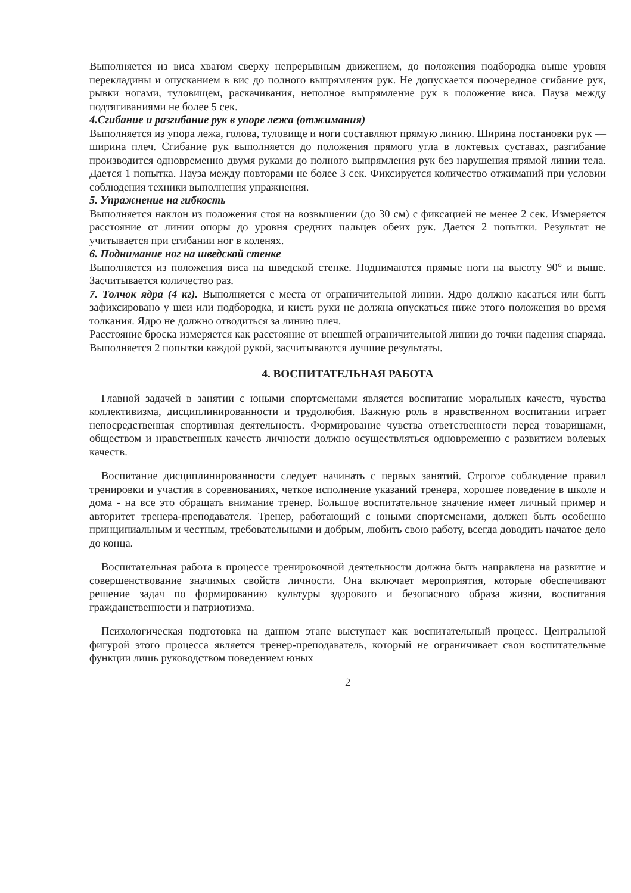Выполняется из виса хватом сверху непрерывным движением, до положения подбородка выше уровня перекладины и опусканием в вис до полного выпрямления рук. Не допускается поочередное сгибание рук, рывки ногами, туловищем, раскачивания, неполное выпрямление рук в положение виса. Пауза между подтягиваниями не более 5 сек.
4.Сгибание и разгибание рук в упоре лежа (отжимания)
Выполняется из упора лежа, голова, туловище и ноги составляют прямую линию. Ширина постановки рук — ширина плеч. Сгибание рук выполняется до положения прямого угла в локтевых суставах, разгибание производится одновременно двумя руками до полного выпрямления рук без нарушения прямой линии тела. Дается 1 попытка. Пауза между повторами не более 3 сек. Фиксируется количество отжиманий при условии соблюдения техники выполнения упражнения.
5. Упражнение на гибкость
Выполняется наклон из положения стоя на возвышении (до 30 см) с фиксацией не менее 2 сек. Измеряется расстояние от линии опоры до уровня средних пальцев обеих рук. Дается 2 попытки. Результат не учитывается при сгибании ног в коленях.
6. Поднимание ног на шведской стенке
Выполняется из положения виса на шведской стенке. Поднимаются прямые ноги на высоту 90° и выше. Засчитывается количество раз.
7. Толчок ядра (4 кг). Выполняется с места от ограничительной линии. Ядро должно касаться или быть зафиксировано у шеи или подбородка, и кисть руки не должна опускаться ниже этого положения во время толкания. Ядро не должно отводиться за линию плеч.
Расстояние броска измеряется как расстояние от внешней ограничительной линии до точки падения снаряда. Выполняется 2 попытки каждой рукой, засчитываются лучшие результаты.
4. ВОСПИТАТЕЛЬНАЯ РАБОТА
Главной задачей в занятии с юными спортсменами является воспитание моральных качеств, чувства коллективизма, дисциплинированности и трудолюбия. Важную роль в нравственном воспитании играет непосредственная спортивная деятельность. Формирование чувства ответственности перед товарищами, обществом и нравственных качеств личности должно осуществляться одновременно с развитием волевых качеств.
Воспитание дисциплинированности следует начинать с первых занятий. Строгое соблюдение правил тренировки и участия в соревнованиях, четкое исполнение указаний тренера, хорошее поведение в школе и дома - на все это обращать внимание тренер. Большое воспитательное значение имеет личный пример и авторитет тренера-преподавателя. Тренер, работающий с юными спортсменами, должен быть особенно принципиальным и честным, требовательными и добрым, любить свою работу, всегда доводить начатое дело до конца.
Воспитательная работа в процессе тренировочной деятельности должна быть направлена на развитие и совершенствование значимых свойств личности. Она включает мероприятия, которые обеспечивают решение задач по формированию культуры здорового и безопасного образа жизни, воспитания гражданственности и патриотизма.
Психологическая подготовка на данном этапе выступает как воспитательный процесс. Центральной фигурой этого процесса является тренер-преподаватель, который не ограничивает свои воспитательные функции лишь руководством поведением юных
2